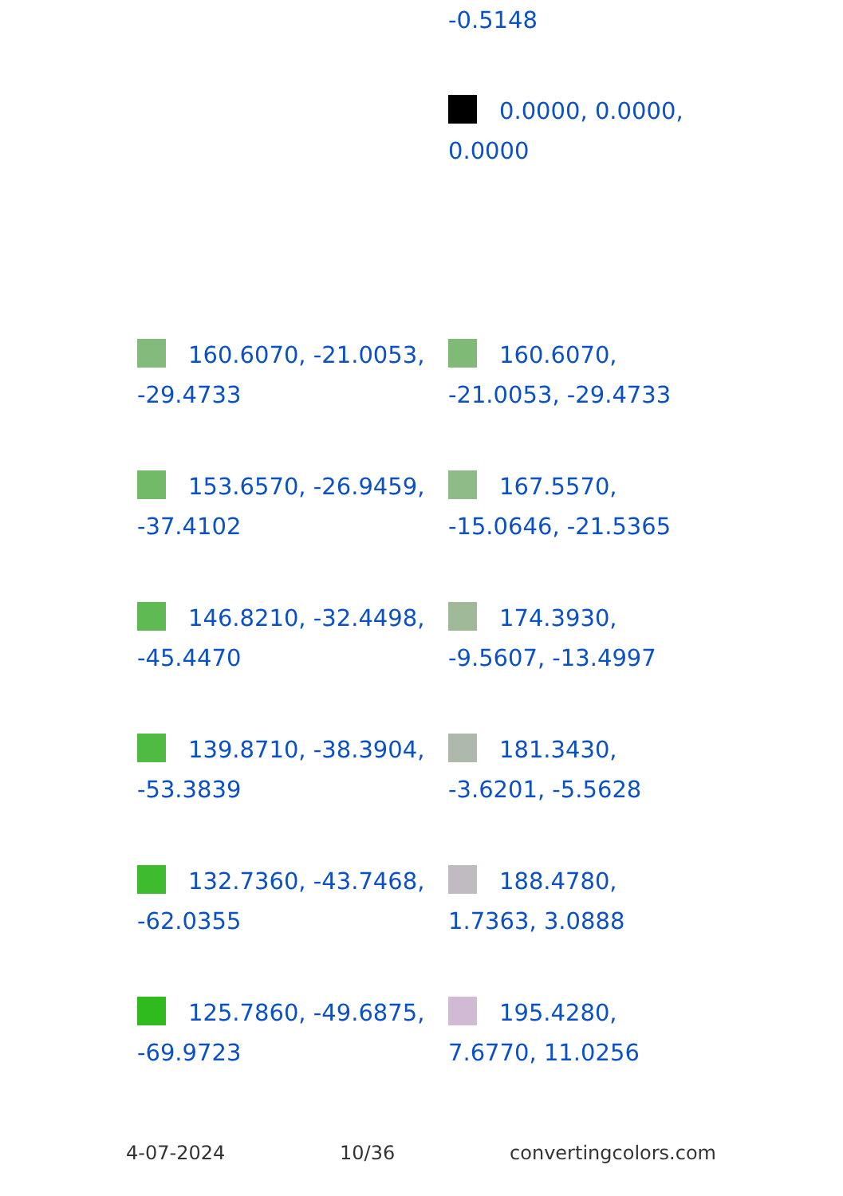-0.5148
0.0000, 0.0000, 0.0000
160.6070, -21.0053, -29.4733
160.6070, -21.0053, -29.4733
153.6570, -26.9459, -37.4102
167.5570, -15.0646, -21.5365
146.8210, -32.4498, -45.4470
174.3930, -9.5607, -13.4997
139.8710, -38.3904, -53.3839
181.3430, -3.6201, -5.5628
132.7360, -43.7468, -62.0355
188.4780, 1.7363, 3.0888
125.7860, -49.6875, -69.9723
195.4280, 7.6770, 11.0256
4-07-2024 10/36 convertingcolors.com